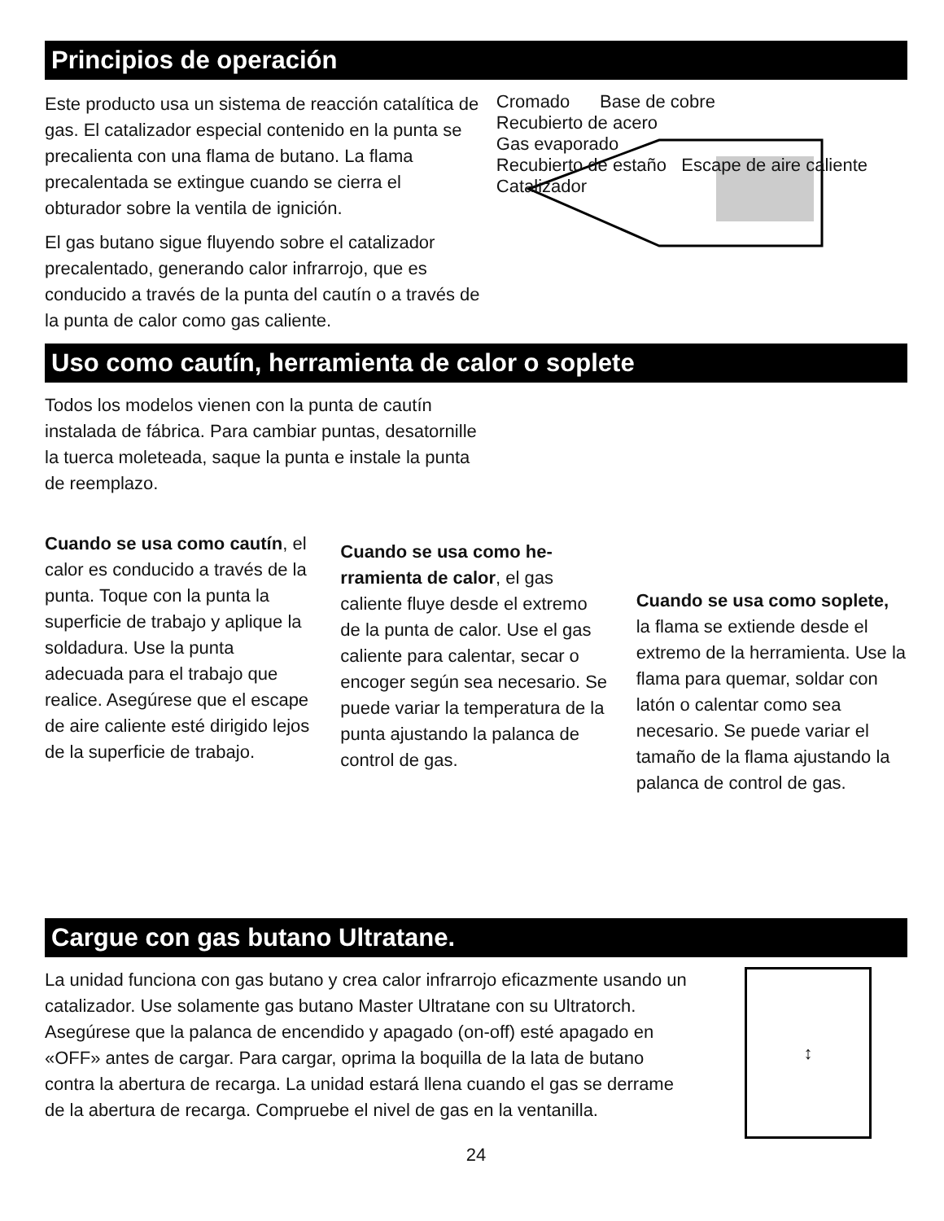Principios de operación
Este producto usa un sistema de reacción catalíti­ca de gas. El catalizador especial contenido en la punta se precalienta con una flama de butano. La flama precalentada se extingue cuando se cierra el obturador sobre la ventila de ignición.
El gas butano sigue fluyendo sobre el catalizador precalentado, generando calor infrarrojo, que es conducido a través de la punta del cautín o a través de la punta de calor como gas caliente.
Cromado Base de cobre
Recubierto de acero
Gas evaporado
Recubierto de estaño Escape de aire caliente Catalizador
Uso como cautín, herramienta de calor o soplete
Todos los modelos vienen con la punta de cautín instalada de fábrica. Para cambiar puntas, desatornille la tuerca moleteada, saque la punta e instale la punta de reemplazo.
Cuando se usa como cautín, el calor es conducido a través de la punta. Toque con la punta la superficie de trabajo y aplique la soldadura. Use la punta adecuada para el trabajo que realice. Asegúrese que el escape de aire caliente esté dirigido lejos de la superficie de trabajo.
Cuando se usa como he­rramienta de calor, el gas caliente fluye desde el extremo de la punta de calor. Use el gas caliente para calentar, secar o encoger según sea necesario. Se puede variar la temperatura de la punta ajustando la palanca de control de gas.
Cuando se usa como soplete, la flama se extiende desde el extremo de la herramienta. Use la flama para quemar, soldar con latón o calentar como sea necesario. Se puede variar el tamaño de la flama ajustando la palanca de control de gas.
Cargue con gas butano Ultratane.
La unidad funciona con gas butano y crea calor infrarrojo eficazmente usando un catalizador. Use solamente gas butano Master Ultratane con su Ultratorch. Asegúrese que la palanca de encendido y apagado (on-off) esté apagado en «OFF» antes de cargar. Para cargar, oprima la boquilla de la lata de butano contra la abertura de recarga. La unidad estará llena cuando el gas se derrame de la abertura de recarga. Compruebe el nivel de gas en la ventanilla.
↕
24